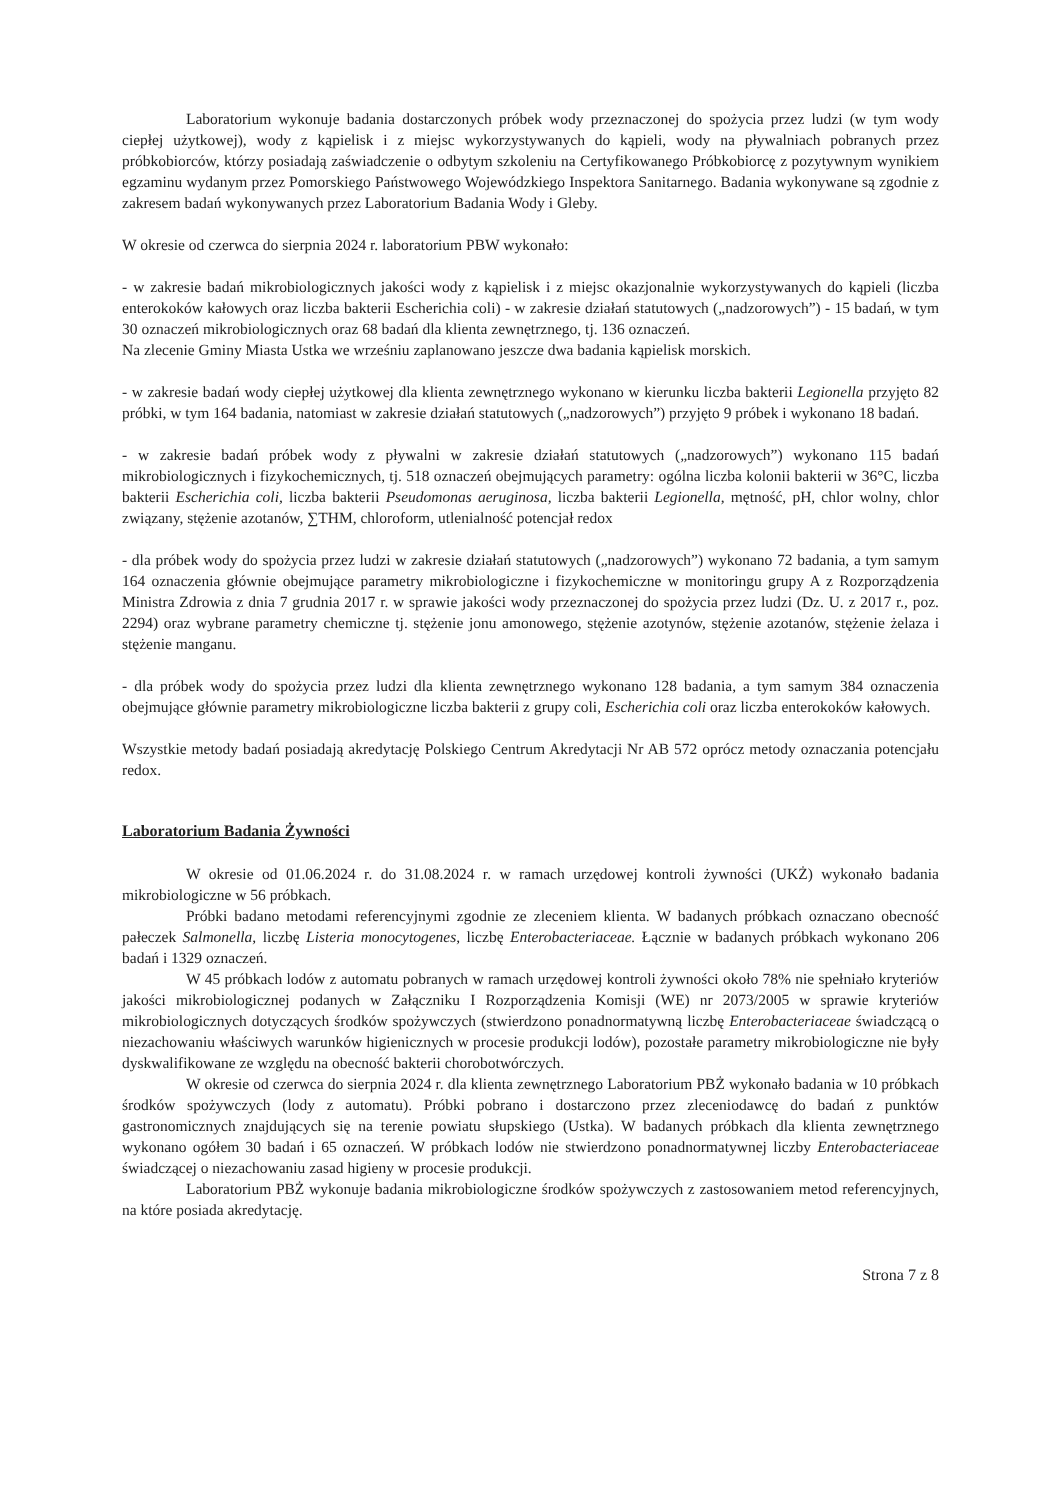Laboratorium wykonuje badania dostarczonych próbek wody przeznaczonej do spożycia przez ludzi (w tym wody ciepłej użytkowej), wody z kąpielisk i z miejsc wykorzystywanych do kąpieli, wody na pływalniach pobranych przez próbkobiorców, którzy posiadają zaświadczenie o odbytym szkoleniu na Certyfikowanego Próbkobiorcę z pozytywnym wynikiem egzaminu wydanym przez Pomorskiego Państwowego Wojewódzkiego Inspektora Sanitarnego. Badania wykonywane są zgodnie z zakresem badań wykonywanych przez Laboratorium Badania Wody i Gleby.
W okresie od czerwca do sierpnia 2024 r. laboratorium PBW wykonało:
- w zakresie badań mikrobiologicznych jakości wody z kąpielisk i z miejsc okazjonalnie wykorzystywanych do kąpieli (liczba enterokoków kałowych oraz liczba bakterii Escherichia coli) - w zakresie działań statutowych („nadzorowych”) - 15 badań, w tym 30 oznaczeń mikrobiologicznych oraz 68 badań dla klienta zewnętrznego, tj. 136 oznaczeń.
Na zlecenie Gminy Miasta Ustka we wrześniu zaplanowano jeszcze dwa badania kąpielisk morskich.
- w zakresie badań wody ciepłej użytkowej dla klienta zewnętrznego wykonano w kierunku liczba bakterii Legionella przyjęto 82 próbki, w tym 164 badania, natomiast w zakresie działań statutowych („nadzorowych”) przyjęto 9 próbek i wykonano 18 badań.
- w zakresie badań próbek wody z pływalni w zakresie działań statutowych („nadzorowych”) wykonano 115 badań mikrobiologicznych i fizykochemicznych, tj. 518 oznaczeń obejmujących parametry: ogólna liczba kolonii bakterii w 36°C, liczba bakterii Escherichia coli, liczba bakterii Pseudomonas aeruginosa, liczba bakterii Legionella, mętność, pH, chlor wolny, chlor związany, stężenie azotanów, ∑THM, chloroform, utlenialność potencjał redox
- dla próbek wody do spożycia przez ludzi w zakresie działań statutowych („nadzorowych”) wykonano 72 badania, a tym samym 164 oznaczenia głównie obejmujące parametry mikrobiologiczne i fizykochemiczne w monitoringu grupy A z Rozporządzenia Ministra Zdrowia z dnia 7 grudnia 2017 r. w sprawie jakości wody przeznaczonej do spożycia przez ludzi (Dz. U. z 2017 r., poz. 2294) oraz wybrane parametry chemiczne tj. stężenie jonu amonowego, stężenie azotynów, stężenie azotanów, stężenie żelaza i stężenie manganu.
- dla próbek wody do spożycia przez ludzi dla klienta zewnętrznego wykonano 128 badania, a tym samym 384 oznaczenia obejmujące głównie parametry mikrobiologiczne liczba bakterii z grupy coli, Escherichia coli oraz liczba enterokoków kałowych.
Wszystkie metody badań posiadają akredytację Polskiego Centrum Akredytacji Nr AB 572 oprócz metody oznaczania potencjału redox.
Laboratorium Badania Żywności
W okresie od 01.06.2024 r. do 31.08.2024 r. w ramach urzędowej kontroli żywności (UKŻ) wykonało badania mikrobiologiczne w 56 próbkach.
Próbki badano metodami referencyjnymi zgodnie ze zleceniem klienta. W badanych próbkach oznaczano obecność pałeczek Salmonella, liczbę Listeria monocytogenes, liczbę Enterobacteriaceae. Łącznie w badanych próbkach wykonano 206 badań i 1329 oznaczeń.
W 45 próbkach lodów z automatu pobranych w ramach urzędowej kontroli żywności około 78% nie spełniało kryteriów jakości mikrobiologicznej podanych w Załączniku I Rozporządzenia Komisji (WE) nr 2073/2005 w sprawie kryteriów mikrobiologicznych dotyczących środków spożywczych (stwierdzono ponadnormatywną liczbę Enterobacteriaceae świadczącą o niezachowaniu właściwych warunków higienicznych w procesie produkcji lodów), pozostałe parametry mikrobiologiczne nie były dyskwalifikowane ze względu na obecność bakterii chorobotwórczych.
W okresie od czerwca do sierpnia 2024 r. dla klienta zewnętrznego Laboratorium PBŻ wykonało badania w 10 próbkach środków spożywczych (lody z automatu). Próbki pobrano i dostarczono przez zleceniodawcę do badań z punktów gastronomicznych znajdujących się na terenie powiatu słupskiego (Ustka). W badanych próbkach dla klienta zewnętrznego wykonano ogółem 30 badań i 65 oznaczeń. W próbkach lodów nie stwierdzono ponadnormatywnej liczby Enterobacteriaceae świadczącej o niezachowaniu zasad higieny w procesie produkcji.
Laboratorium PBŻ wykonuje badania mikrobiologiczne środków spożywczych z zastosowaniem metod referencyjnych, na które posiada akredytację.
Strona 7 z 8